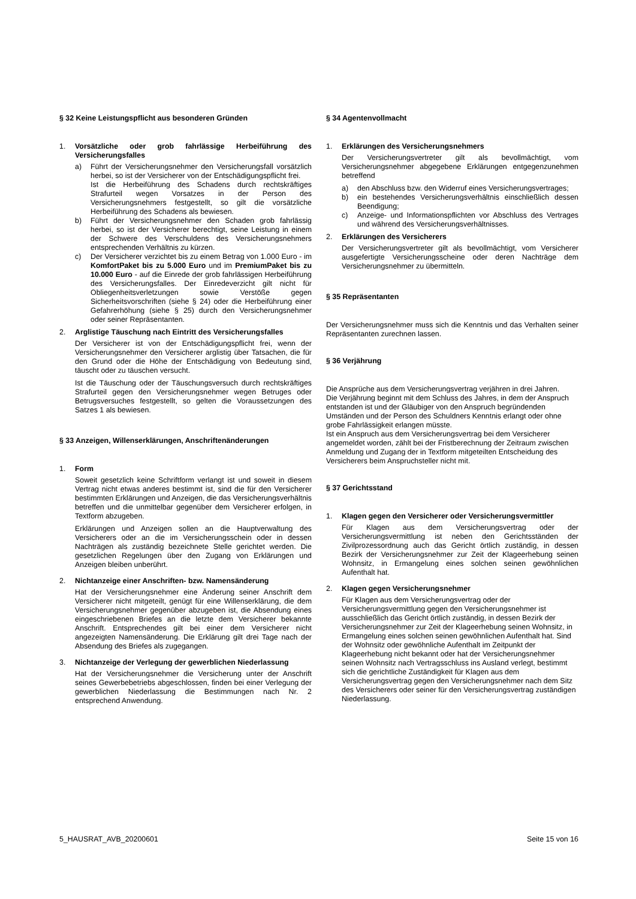§ 32 Keine Leistungspflicht aus besonderen Gründen
1. Vorsätzliche oder grob fahrlässige Herbeiführung des Versicherungsfalles
a) Führt der Versicherungsnehmer den Versicherungsfall vorsätzlich herbei, so ist der Versicherer von der Entschädigungspflicht frei.
Ist die Herbeiführung des Schadens durch rechtskräftiges Strafurteil wegen Vorsatzes in der Person des Versicherungsnehmers festgestellt, so gilt die vorsätzliche Herbeiführung des Schadens als bewiesen.
b) Führt der Versicherungsnehmer den Schaden grob fahrlässig herbei, so ist der Versicherer berechtigt, seine Leistung in einem der Schwere des Verschuldens des Versicherungsnehmers entsprechenden Verhältnis zu kürzen.
c) Der Versicherer verzichtet bis zu einem Betrag von 1.000 Euro - im KomfortPaket bis zu 5.000 Euro und im PremiumPaket bis zu 10.000 Euro - auf die Einrede der grob fahrlässigen Herbeiführung des Versicherungsfalles. Der Einredeverzicht gilt nicht für Obliegenheitsverletzungen sowie Verstöße gegen Sicherheitsvorschriften (siehe § 24) oder die Herbeiführung einer Gefahrerhöhung (siehe § 25) durch den Versicherungsnehmer oder seiner Repräsentanten.
2. Arglistige Täuschung nach Eintritt des Versicherungsfalles
Der Versicherer ist von der Entschädigungspflicht frei, wenn der Versicherungsnehmer den Versicherer arglistig über Tatsachen, die für den Grund oder die Höhe der Entschädigung von Bedeutung sind, täuscht oder zu täuschen versucht.
Ist die Täuschung oder der Täuschungsversuch durch rechtskräftiges Strafurteil gegen den Versicherungsnehmer wegen Betruges oder Betrugsversuches festgestellt, so gelten die Voraussetzungen des Satzes 1 als bewiesen.
§ 33 Anzeigen, Willenserklärungen, Anschriftenänderungen
1. Form
Soweit gesetzlich keine Schriftform verlangt ist und soweit in diesem Vertrag nicht etwas anderes bestimmt ist, sind die für den Versicherer bestimmten Erklärungen und Anzeigen, die das Versicherungsverhältnis betreffen und die unmittelbar gegenüber dem Versicherer erfolgen, in Textform abzugeben.
Erklärungen und Anzeigen sollen an die Hauptverwaltung des Versicherers oder an die im Versicherungsschein oder in dessen Nachträgen als zuständig bezeichnete Stelle gerichtet werden. Die gesetzlichen Regelungen über den Zugang von Erklärungen und Anzeigen bleiben unberührt.
2. Nichtanzeige einer Anschriften- bzw. Namensänderung
Hat der Versicherungsnehmer eine Änderung seiner Anschrift dem Versicherer nicht mitgeteilt, genügt für eine Willenserklärung, die dem Versicherungsnehmer gegenüber abzugeben ist, die Absendung eines eingeschriebenen Briefes an die letzte dem Versicherer bekannte Anschrift. Entsprechendes gilt bei einer dem Versicherer nicht angezeigten Namensänderung. Die Erklärung gilt drei Tage nach der Absendung des Briefes als zugegangen.
3. Nichtanzeige der Verlegung der gewerblichen Niederlassung
Hat der Versicherungsnehmer die Versicherung unter der Anschrift seines Gewerbebetriebs abgeschlossen, finden bei einer Verlegung der gewerblichen Niederlassung die Bestimmungen nach Nr. 2 entsprechend Anwendung.
§ 34 Agentenvollmacht
1. Erklärungen des Versicherungsnehmers
Der Versicherungsvertreter gilt als bevollmächtigt, vom Versicherungsnehmer abgegebene Erklärungen entgegenzunehmen betreffend
a) den Abschluss bzw. den Widerruf eines Versicherungsvertrages;
b) ein bestehendes Versicherungsverhältnis einschließlich dessen Beendigung;
c) Anzeige- und Informationspflichten vor Abschluss des Vertrages und während des Versicherungsverhältnisses.
2. Erklärungen des Versicherers
Der Versicherungsvertreter gilt als bevollmächtigt, vom Versicherer ausgefertigte Versicherungsscheine oder deren Nachträge dem Versicherungsnehmer zu übermitteln.
§ 35 Repräsentanten
Der Versicherungsnehmer muss sich die Kenntnis und das Verhalten seiner Repräsentanten zurechnen lassen.
§ 36 Verjährung
Die Ansprüche aus dem Versicherungsvertrag verjähren in drei Jahren.
Die Verjährung beginnt mit dem Schluss des Jahres, in dem der Anspruch entstanden ist und der Gläubiger von den Anspruch begründenden Umständen und der Person des Schuldners Kenntnis erlangt oder ohne grobe Fahrlässigkeit erlangen müsste.
Ist ein Anspruch aus dem Versicherungsvertrag bei dem Versicherer angemeldet worden, zählt bei der Fristberechnung der Zeitraum zwischen Anmeldung und Zugang der in Textform mitgeteilten Entscheidung des Versicherers beim Anspruchsteller nicht mit.
§ 37 Gerichtsstand
1. Klagen gegen den Versicherer oder Versicherungsvermittler
Für Klagen aus dem Versicherungsvertrag oder der Versicherungsvermittlung ist neben den Gerichtsständen der Zivilprozessordnung auch das Gericht örtlich zuständig, in dessen Bezirk der Versicherungsnehmer zur Zeit der Klageerhebung seinen Wohnsitz, in Ermangelung eines solchen seinen gewöhnlichen Aufenthalt hat.
2. Klagen gegen Versicherungsnehmer
Für Klagen aus dem Versicherungsvertrag oder der Versicherungsvermittlung gegen den Versicherungsnehmer ist ausschließlich das Gericht örtlich zuständig, in dessen Bezirk der Versicherungsnehmer zur Zeit der Klageerhebung seinen Wohnsitz, in Ermangelung eines solchen seinen gewöhnlichen Aufenthalt hat. Sind der Wohnsitz oder gewöhnliche Aufenthalt im Zeitpunkt der Klageerhebung nicht bekannt oder hat der Versicherungsnehmer seinen Wohnsitz nach Vertragsschluss ins Ausland verlegt, bestimmt sich die gerichtliche Zuständigkeit für Klagen aus dem Versicherungsvertrag gegen den Versicherungsnehmer nach dem Sitz des Versicherers oder seiner für den Versicherungsvertrag zuständigen Niederlassung.
5_HAUSRAT_AVB_20200601 Seite 15 von 16